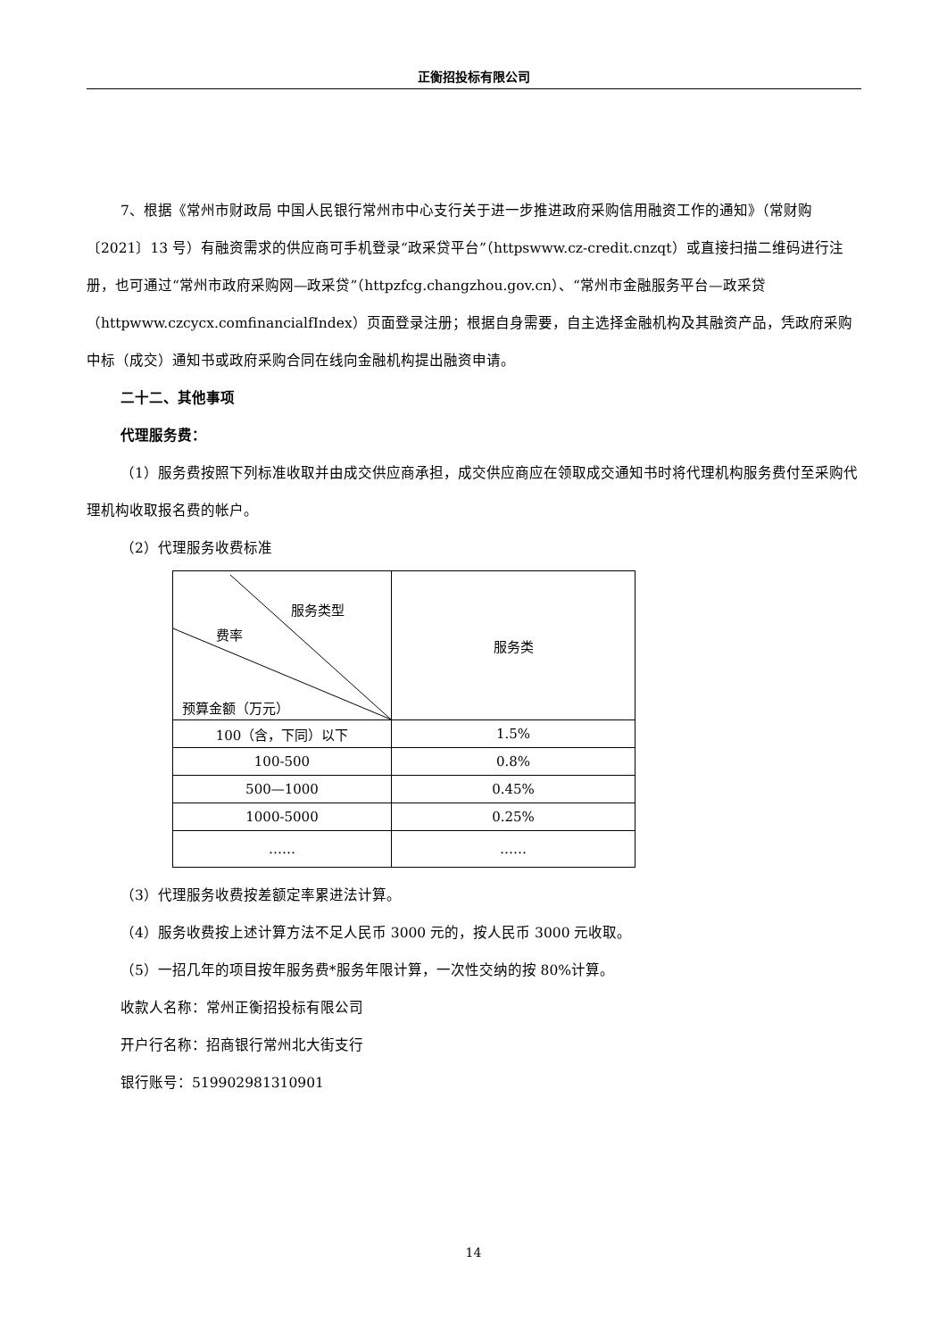正衡招投标有限公司
7、根据《常州市财政局 中国人民银行常州市中心支行关于进一步推进政府采购信用融资工作的通知》（常财购〔2021〕13 号）有融资需求的供应商可手机登录“政采贷平台”（httpswww.cz-credit.cnzqt）或直接扫描二维码进行注册，也可通过“常州市政府采购网—政采贷”（httpzfcg.changzhou.gov.cn）、“常州市金融服务平台—政采贷（httpwww.czcycx.comfinancialfIndex）页面登录注册；根据自身需要，自主选择金融机构及其融资产品，凭政府采购中标（成交）通知书或政府采购合同在线向金融机构提出融资申请。
二十二、其他事项
代理服务费：
（1）服务费按照下列标准收取并由成交供应商承担，成交供应商应在领取成交通知书时将代理机构服务费付至采购代理机构收取报名费的帐户。
（2）代理服务收费标准
| 服务类型 费率 预算金额（万元） | 服务类 |
| 100（含，下同）以下 | 1.5% |
| 100-500 | 0.8% |
| 500—1000 | 0.45% |
| 1000-5000 | 0.25% |
| …… | …… |
（3）代理服务收费按差额定率累进法计算。
（4）服务收费按上述计算方法不足人民币 3000 元的，按人民币 3000 元收取。
（5）一招几年的项目按年服务费*服务年限计算，一次性交纳的按 80%计算。
收款人名称：常州正衡招投标有限公司
开户行名称：招商银行常州北大街支行
银行账号：519902981310901
14